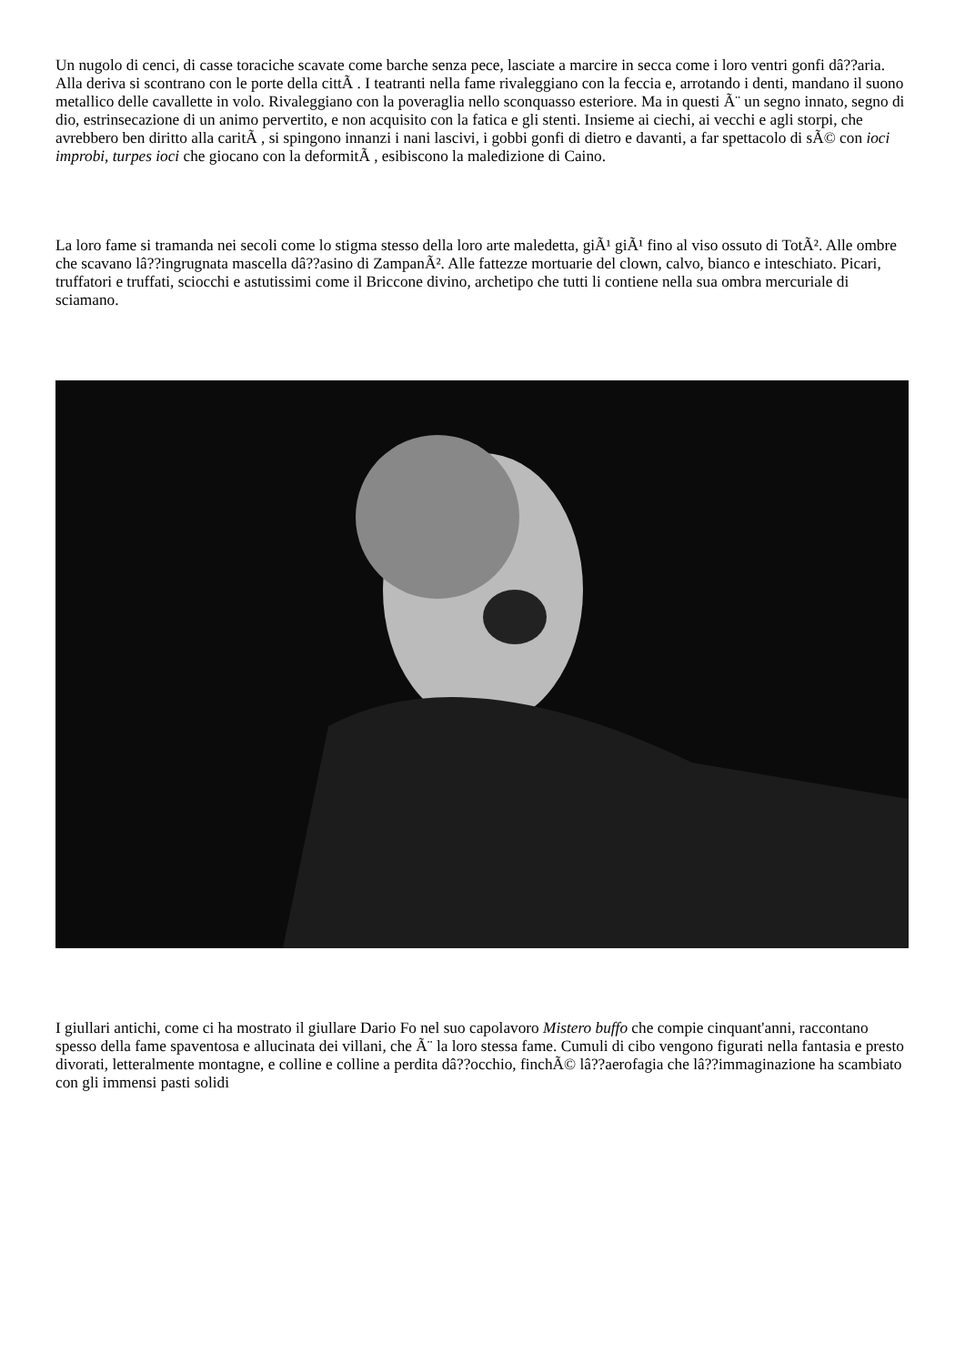Un nugolo di cenci, di casse toraciche scavate come barche senza pece, lasciate a marcire in secca come i loro ventri gonfi dâ??aria. Alla deriva si scontrano con le porte della cittÃ . I teatranti nella fame rivaleggiano con la feccia e, arrotando i denti, mandano il suono metallico delle cavallette in volo. Rivaleggiano con la poveraglia nello sconquasso esteriore. Ma in questi Ã¨ un segno innato, segno di dio, estrinsecazione di un animo pervertito, e non acquisito con la fatica e gli stenti. Insieme ai ciechi, ai vecchi e agli storpi, che avrebbero ben diritto alla caritÃ , si spingono innanzi i nani lascivi, i gobbi gonfi di dietro e davanti, a far spettacolo di sÃ© con ioci improbi, turpes ioci che giocano con la deformitÃ , esibiscono la maledizione di Caino.
La loro fame si tramanda nei secoli come lo stigma stesso della loro arte maledetta, giÃ¹ giÃ¹ fino al viso ossuto di TotÃ². Alle ombre che scavano lâ??ingrugnata mascella dâ??asino di ZampanÃ². Alle fattezze mortuarie del clown, calvo, bianco e inteschiato. Picari, truffatori e truffati, sciocchi e astutissimi come il Briccone divino, archetipo che tutti li contiene nella sua ombra mercuriale di sciamano.
I giullari antichi, come ci ha mostrato il giullare Dario Fo nel suo capolavoro Mistero buffo che compie cinquant'anni, raccontano spesso della fame spaventosa e allucinata dei villani, che Ã¨ la loro stessa fame. Cumuli di cibo vengono figurati nella fantasia e presto divorati, letteralmente montagne, e colline e colline a perdita dâ??occhio, finchÃ© lâ??aerofagia che lâ??immaginazione ha scambiato con gli immensi pasti solidi